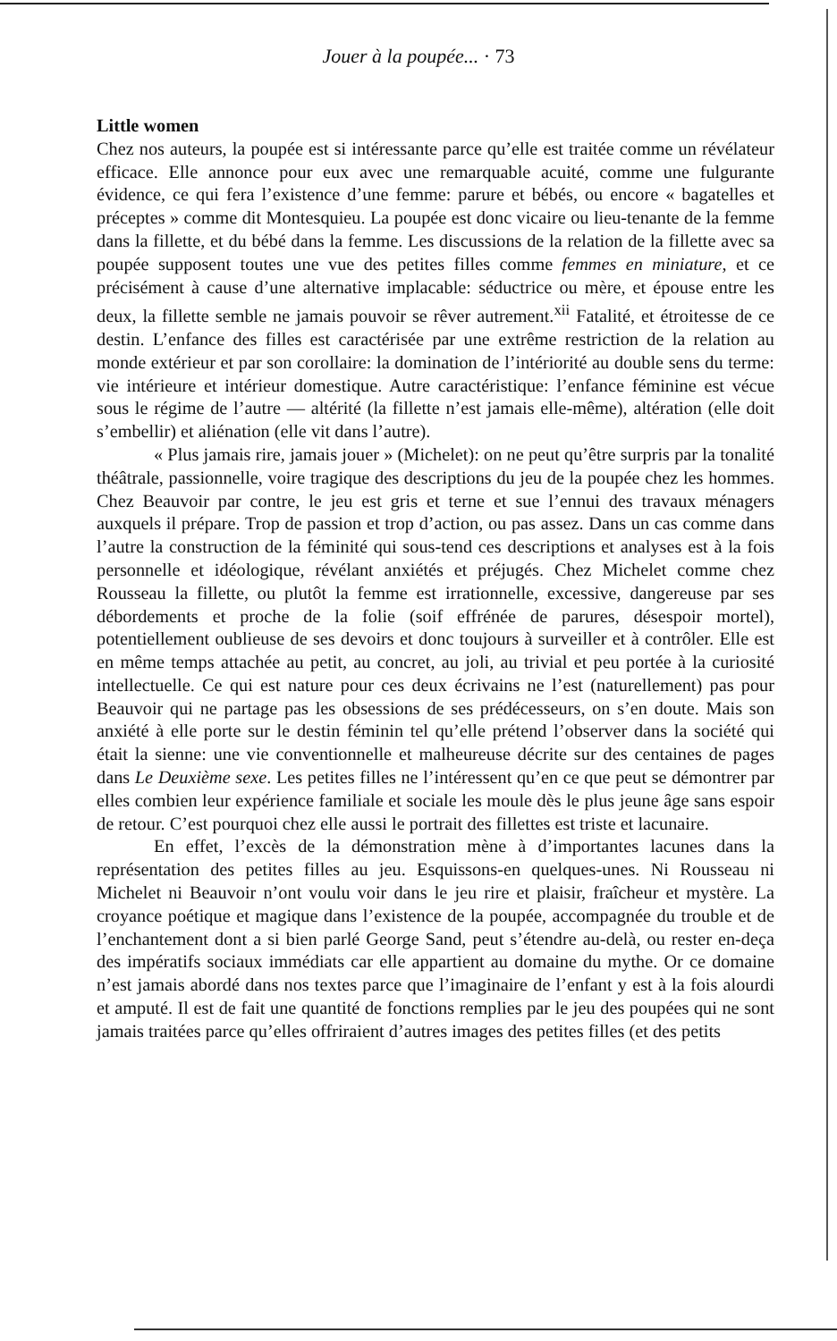Jouer à la poupée... · 73
Little women
Chez nos auteurs, la poupée est si intéressante parce qu’elle est traitée comme un révélateur efficace. Elle annonce pour eux avec une remarquable acuité, comme une fulgurante évidence, ce qui fera l’existence d’une femme: parure et bébés, ou encore « bagatelles et préceptes » comme dit Montesquieu. La poupée est donc vicaire ou lieu-tenante de la femme dans la fillette, et du bébé dans la femme. Les discussions de la relation de la fillette avec sa poupée supposent toutes une vue des petites filles comme femmes en miniature, et ce précisément à cause d’une alternative implacable: séductrice ou mère, et épouse entre les deux, la fillette semble ne jamais pouvoir se rêver autrement.<sup>xii</sup> Fatalité, et étroitesse de ce destin. L’enfance des filles est caractérisée par une extrême restriction de la relation au monde extérieur et par son corollaire: la domination de l’intériorité au double sens du terme: vie intérieure et intérieur domestique. Autre caractéristique: l’enfance féminine est vécue sous le régime de l’autre — altérité (la fillette n’est jamais elle-même), altération (elle doit s’embellir) et aliénation (elle vit dans l’autre).
« Plus jamais rire, jamais jouer » (Michelet): on ne peut qu’être surpris par la tonalité théâtrale, passionnelle, voire tragique des descriptions du jeu de la poupée chez les hommes. Chez Beauvoir par contre, le jeu est gris et terne et sue l’ennui des travaux ménagers auxquels il prépare. Trop de passion et trop d’action, ou pas assez. Dans un cas comme dans l’autre la construction de la féminité qui sous-tend ces descriptions et analyses est à la fois personnelle et idéologique, révélant anxiétés et préjugés. Chez Michelet comme chez Rousseau la fillette, ou plutôt la femme est irrationnelle, excessive, dangereuse par ses débordements et proche de la folie (soif effrénée de parures, désespoir mortel), potentiellement oublieuse de ses devoirs et donc toujours à surveiller et à contrôler. Elle est en même temps attachée au petit, au concret, au joli, au trivial et peu portée à la curiosité intellectuelle. Ce qui est nature pour ces deux écrivains ne l’est (naturellement) pas pour Beauvoir qui ne partage pas les obsessions de ses prédécesseurs, on s’en doute. Mais son anxiété à elle porte sur le destin féminin tel qu’elle prétend l’observer dans la société qui était la sienne: une vie conventionnelle et malheureuse décrite sur des centaines de pages dans Le Deuxième sexe. Les petites filles ne l’intéressent qu’en ce que peut se démontrer par elles combien leur expérience familiale et sociale les moule dès le plus jeune âge sans espoir de retour. C’est pourquoi chez elle aussi le portrait des fillettes est triste et lacunaire.
En effet, l’excès de la démonstration mène à d’importantes lacunes dans la représentation des petites filles au jeu. Esquissons-en quelques-unes. Ni Rousseau ni Michelet ni Beauvoir n’ont voulu voir dans le jeu rire et plaisir, fraîcheur et mystère. La croyance poétique et magique dans l’existence de la poupée, accompagnée du trouble et de l’enchantement dont a si bien parlé George Sand, peut s’étendre au-delà, ou rester en-deça des impératifs sociaux immédiats car elle appartient au domaine du mythe. Or ce domaine n’est jamais abordé dans nos textes parce que l’imaginaire de l’enfant y est à la fois alourdi et amputé. Il est de fait une quantité de fonctions remplies par le jeu des poupées qui ne sont jamais traitées parce qu’elles offriraient d’autres images des petites filles (et des petits